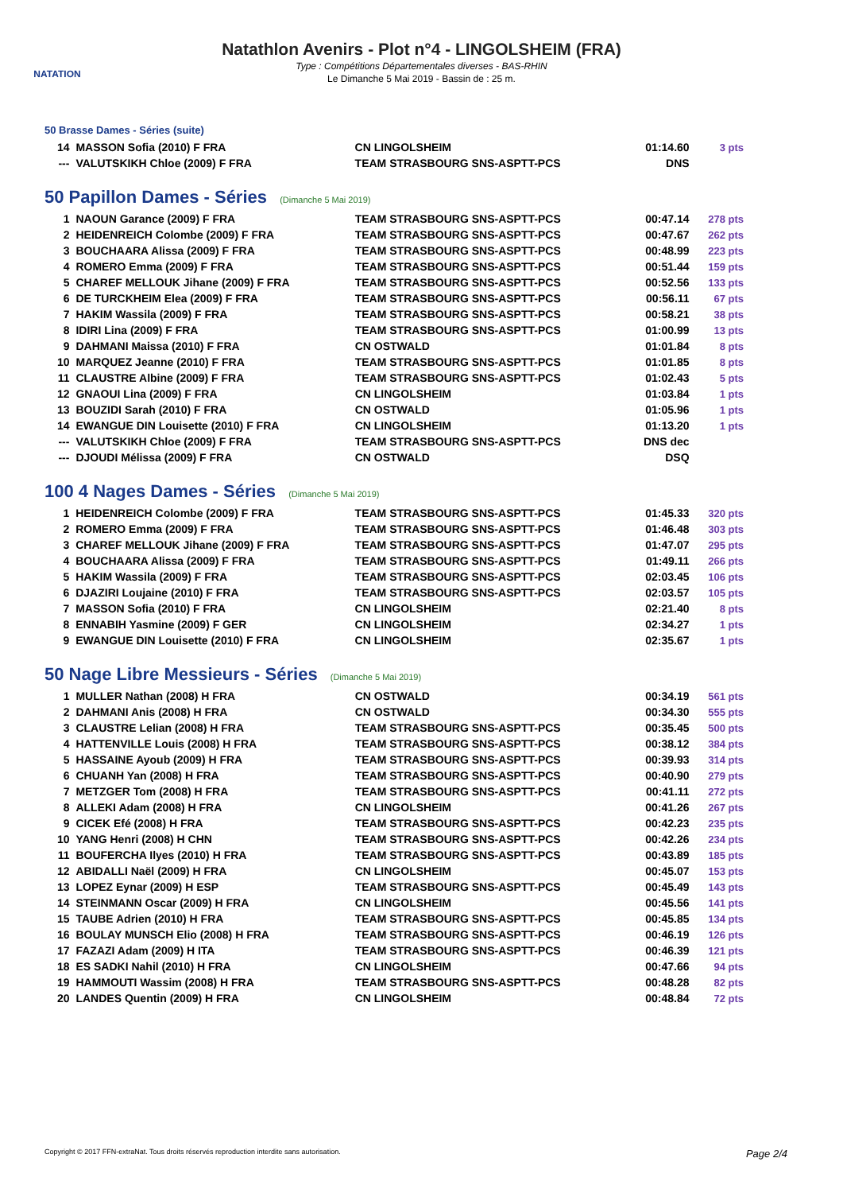NATATION
Natathlon Avenirs - Plot n°4 - LINGOLSHEIM (FRA)
Type : Compétitions Départementales diverses - BAS-RHIN
Le Dimanche 5 Mai 2019 - Bassin de : 25 m.
50 Brasse Dames - Séries (suite)
| 14 | MASSON Sofia (2010) F FRA | CN LINGOLSHEIM | 01:14.60 | 3 pts |
| --- | VALUTSKIKH Chloe (2009) F FRA | TEAM STRASBOURG SNS-ASPTT-PCS | DNS | |
50 Papillon Dames - Séries (Dimanche 5 Mai 2019)
| 1 | NAOUN Garance (2009) F FRA | TEAM STRASBOURG SNS-ASPTT-PCS | 00:47.14 | 278 pts |
| 2 | HEIDENREICH Colombe (2009) F FRA | TEAM STRASBOURG SNS-ASPTT-PCS | 00:47.67 | 262 pts |
| 3 | BOUCHAARA Alissa (2009) F FRA | TEAM STRASBOURG SNS-ASPTT-PCS | 00:48.99 | 223 pts |
| 4 | ROMERO Emma (2009) F FRA | TEAM STRASBOURG SNS-ASPTT-PCS | 00:51.44 | 159 pts |
| 5 | CHAREF MELLOUK Jihane (2009) F FRA | TEAM STRASBOURG SNS-ASPTT-PCS | 00:52.56 | 133 pts |
| 6 | DE TURCKHEIM Elea (2009) F FRA | TEAM STRASBOURG SNS-ASPTT-PCS | 00:56.11 | 67 pts |
| 7 | HAKIM Wassila (2009) F FRA | TEAM STRASBOURG SNS-ASPTT-PCS | 00:58.21 | 38 pts |
| 8 | IDIRI Lina (2009) F FRA | TEAM STRASBOURG SNS-ASPTT-PCS | 01:00.99 | 13 pts |
| 9 | DAHMANI Maissa (2010) F FRA | CN OSTWALD | 01:01.84 | 8 pts |
| 10 | MARQUEZ Jeanne (2010) F FRA | TEAM STRASBOURG SNS-ASPTT-PCS | 01:01.85 | 8 pts |
| 11 | CLAUSTRE Albine (2009) F FRA | TEAM STRASBOURG SNS-ASPTT-PCS | 01:02.43 | 5 pts |
| 12 | GNAOUI Lina (2009) F FRA | CN LINGOLSHEIM | 01:03.84 | 1 pts |
| 13 | BOUZIDI Sarah (2010) F FRA | CN OSTWALD | 01:05.96 | 1 pts |
| 14 | EWANGUE DIN Louisette (2010) F FRA | CN LINGOLSHEIM | 01:13.20 | 1 pts |
| --- | VALUTSKIKH Chloe (2009) F FRA | TEAM STRASBOURG SNS-ASPTT-PCS | DNS dec | |
| --- | DJOUDI Mélissa (2009) F FRA | CN OSTWALD | DSQ | |
100 4 Nages Dames - Séries (Dimanche 5 Mai 2019)
| 1 | HEIDENREICH Colombe (2009) F FRA | TEAM STRASBOURG SNS-ASPTT-PCS | 01:45.33 | 320 pts |
| 2 | ROMERO Emma (2009) F FRA | TEAM STRASBOURG SNS-ASPTT-PCS | 01:46.48 | 303 pts |
| 3 | CHAREF MELLOUK Jihane (2009) F FRA | TEAM STRASBOURG SNS-ASPTT-PCS | 01:47.07 | 295 pts |
| 4 | BOUCHAARA Alissa (2009) F FRA | TEAM STRASBOURG SNS-ASPTT-PCS | 01:49.11 | 266 pts |
| 5 | HAKIM Wassila (2009) F FRA | TEAM STRASBOURG SNS-ASPTT-PCS | 02:03.45 | 106 pts |
| 6 | DJAZIRI Loujaine (2010) F FRA | TEAM STRASBOURG SNS-ASPTT-PCS | 02:03.57 | 105 pts |
| 7 | MASSON Sofia (2010) F FRA | CN LINGOLSHEIM | 02:21.40 | 8 pts |
| 8 | ENNABIH Yasmine (2009) F GER | CN LINGOLSHEIM | 02:34.27 | 1 pts |
| 9 | EWANGUE DIN Louisette (2010) F FRA | CN LINGOLSHEIM | 02:35.67 | 1 pts |
50 Nage Libre Messieurs - Séries (Dimanche 5 Mai 2019)
| 1 | MULLER Nathan (2008) H FRA | CN OSTWALD | 00:34.19 | 561 pts |
| 2 | DAHMANI Anis (2008) H FRA | CN OSTWALD | 00:34.30 | 555 pts |
| 3 | CLAUSTRE Lelian (2008) H FRA | TEAM STRASBOURG SNS-ASPTT-PCS | 00:35.45 | 500 pts |
| 4 | HATTENVILLE Louis (2008) H FRA | TEAM STRASBOURG SNS-ASPTT-PCS | 00:38.12 | 384 pts |
| 5 | HASSAINE Ayoub (2009) H FRA | TEAM STRASBOURG SNS-ASPTT-PCS | 00:39.93 | 314 pts |
| 6 | CHUANH Yan (2008) H FRA | TEAM STRASBOURG SNS-ASPTT-PCS | 00:40.90 | 279 pts |
| 7 | METZGER Tom (2008) H FRA | TEAM STRASBOURG SNS-ASPTT-PCS | 00:41.11 | 272 pts |
| 8 | ALLEKI Adam (2008) H FRA | CN LINGOLSHEIM | 00:41.26 | 267 pts |
| 9 | CICEK Efé (2008) H FRA | TEAM STRASBOURG SNS-ASPTT-PCS | 00:42.23 | 235 pts |
| 10 | YANG Henri (2008) H CHN | TEAM STRASBOURG SNS-ASPTT-PCS | 00:42.26 | 234 pts |
| 11 | BOUFERCHA Ilyes (2010) H FRA | TEAM STRASBOURG SNS-ASPTT-PCS | 00:43.89 | 185 pts |
| 12 | ABIDALLI Naël (2009) H FRA | CN LINGOLSHEIM | 00:45.07 | 153 pts |
| 13 | LOPEZ Eynar (2009) H ESP | TEAM STRASBOURG SNS-ASPTT-PCS | 00:45.49 | 143 pts |
| 14 | STEINMANN Oscar (2009) H FRA | CN LINGOLSHEIM | 00:45.56 | 141 pts |
| 15 | TAUBE Adrien (2010) H FRA | TEAM STRASBOURG SNS-ASPTT-PCS | 00:45.85 | 134 pts |
| 16 | BOULAY MUNSCH Elio (2008) H FRA | TEAM STRASBOURG SNS-ASPTT-PCS | 00:46.19 | 126 pts |
| 17 | FAZAZI Adam (2009) H ITA | TEAM STRASBOURG SNS-ASPTT-PCS | 00:46.39 | 121 pts |
| 18 | ES SADKI Nahil (2010) H FRA | CN LINGOLSHEIM | 00:47.66 | 94 pts |
| 19 | HAMMOUTI Wassim (2008) H FRA | TEAM STRASBOURG SNS-ASPTT-PCS | 00:48.28 | 82 pts |
| 20 | LANDES Quentin (2009) H FRA | CN LINGOLSHEIM | 00:48.84 | 72 pts |
Copyright © 2017 FFN-extraNat. Tous droits réservés reproduction interdite sans autorisation. Page 2/4